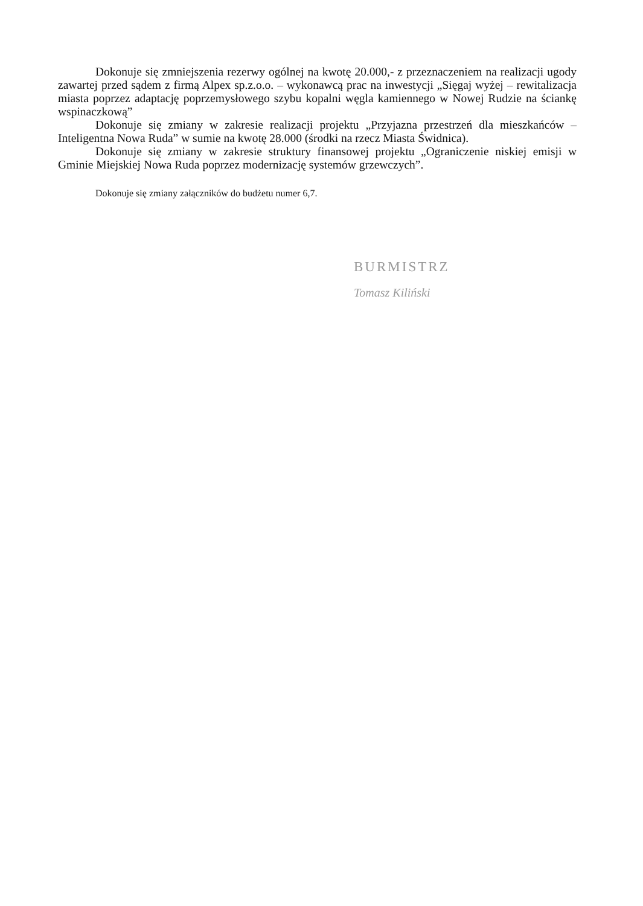Dokonuje się zmniejszenia rezerwy ogólnej na kwotę 20.000,- z przeznaczeniem na realizacji ugody zawartej przed sądem z firmą Alpex sp.z.o.o. – wykonawcą prac na inwestycji „Sięgaj wyżej – rewitalizacja miasta poprzez adaptację poprzemysłowego szybu kopalni węgla kamiennego w Nowej Rudzie na ściankę wspinaczkową”
Dokonuje się zmiany w zakresie realizacji projektu „Przyjazna przestrzeń dla mieszkańców – Inteligentna Nowa Ruda” w sumie na kwotę 28.000 (środki na rzecz Miasta Świdnica).
Dokonuje się zmiany w zakresie struktury finansowej projektu „Ograniczenie niskiej emisji w Gminie Miejskiej Nowa Ruda poprzez modernizację systemów grzewczych”.
Dokonuje się zmiany załączników do budżetu numer 6,7.
BURMISTRZ
Tomasz Kiliński